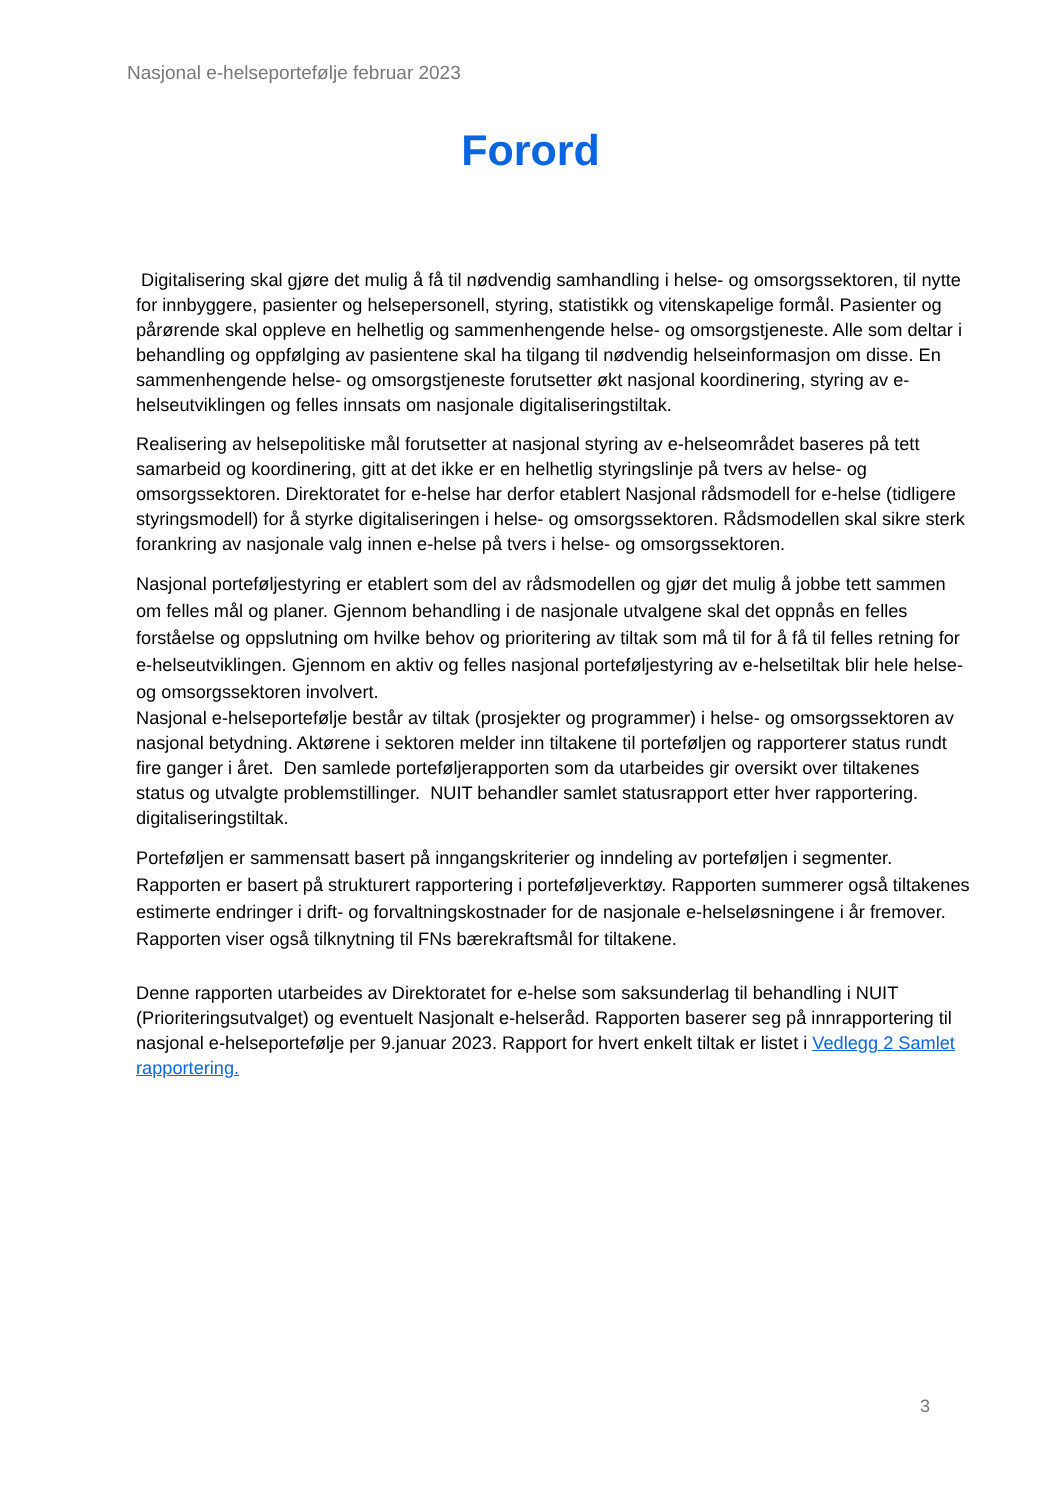Nasjonal e-helseportefølje februar 2023
Forord
Digitalisering skal gjøre det mulig å få til nødvendig samhandling i helse- og omsorgssektoren, til nytte for innbyggere, pasienter og helsepersonell, styring, statistikk og vitenskapelige formål. Pasienter og pårørende skal oppleve en helhetlig og sammenhengende helse- og omsorgstjeneste. Alle som deltar i behandling og oppfølging av pasientene skal ha tilgang til nødvendig helseinformasjon om disse. En sammenhengende helse- og omsorgstjeneste forutsetter økt nasjonal koordinering, styring av e-helseutviklingen og felles innsats om nasjonale digitaliseringstiltak.
Realisering av helsepolitiske mål forutsetter at nasjonal styring av e-helseområdet baseres på tett samarbeid og koordinering, gitt at det ikke er en helhetlig styringslinje på tvers av helse- og omsorgssektoren. Direktoratet for e-helse har derfor etablert Nasjonal rådsmodell for e-helse (tidligere styringsmodell) for å styrke digitaliseringen i helse- og omsorgssektoren. Rådsmodellen skal sikre sterk forankring av nasjonale valg innen e-helse på tvers i helse- og omsorgssektoren.
Nasjonal porteføljestyring er etablert som del av rådsmodellen og gjør det mulig å jobbe tett sammen om felles mål og planer. Gjennom behandling i de nasjonale utvalgene skal det oppnås en felles forståelse og oppslutning om hvilke behov og prioritering av tiltak som må til for å få til felles retning for e-helseutviklingen. Gjennom en aktiv og felles nasjonal porteføljestyring av e-helsetiltak blir hele helse- og omsorgssektoren involvert.
Nasjonal e-helseportefølje består av tiltak (prosjekter og programmer) i helse- og omsorgssektoren av nasjonal betydning. Aktørene i sektoren melder inn tiltakene til porteføljen og rapporterer status rundt fire ganger i året. Den samlede porteføljerapporten som da utarbeides gir oversikt over tiltakenes status og utvalgte problemstillinger. NUIT behandler samlet statusrapport etter hver rapportering. digitaliseringstiltak.
Porteføljen er sammensatt basert på inngangskriterier og inndeling av porteføljen i segmenter. Rapporten er basert på strukturert rapportering i porteføljeverktøy. Rapporten summerer også tiltakenes estimerte endringer i drift- og forvaltningskostnader for de nasjonale e-helseløsningene i år fremover. Rapporten viser også tilknytning til FNs bærekraftsmål for tiltakene.
Denne rapporten utarbeides av Direktoratet for e-helse som saksunderlag til behandling i NUIT (Prioriteringsutvalget) og eventuelt Nasjonalt e-helseråd. Rapporten baserer seg på innrapportering til nasjonal e-helseportefølje per 9.januar 2023. Rapport for hvert enkelt tiltak er listet i Vedlegg 2 Samlet rapportering.
3